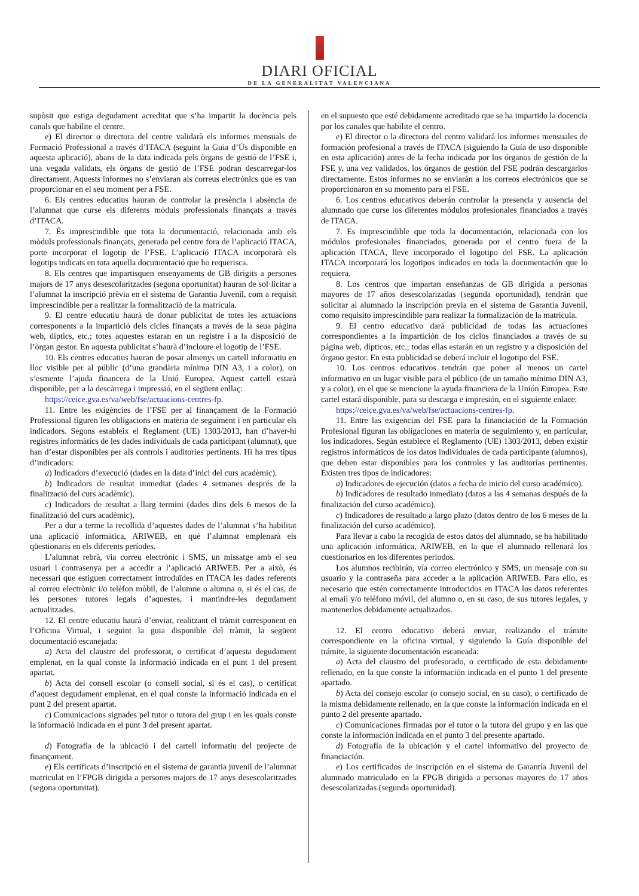DIARI OFICIAL
DE LA GENERALITAT VALENCIANA
supòsit que estiga degudament acreditat que s’ha impartit la docència pels canals que habilite el centre.
e) El director o directora del centre validarà els informes mensuals de Formació Professional a través d’ITACA (seguint la Guia d’Ús disponible en aquesta aplicació), abans de la data indicada pels òrgans de gestió de l’FSE i, una vegada validats, els òrgans de gestió de l’FSE podran descarregar-los directament. Aquests informes no s’enviaran als correus electrònics que es van proporcionar en el seu moment per a FSE.
6. Els centres educatius hauran de controlar la presència i absència de l’alumnat que curse els diferents mòduls professionals finançats a través d’ITACA.
7. És imprescindible que tota la documentació, relacionada amb els mòduls professionals finançats, generada pel centre fora de l’aplicació ITACA, porte incorporat el logotip de l’FSE. L’aplicació ITACA incorporarà els logotips indicats en tota aquella documentació que ho requerisca.
8. Els centres que impartisquen ensenyaments de GB dirigits a persones majors de 17 anys desescolaritzades (segona oportunitat) hauran de sol·licitar a l’alumnat la inscripció prèvia en el sistema de Garantia Juvenil, com a requisit imprescindible per a realitzar la formalització de la matrícula.
9. El centre educatiu haurà de donar publicitat de totes les actuacions corresponents a la impartició dels cicles finançats a través de la seua pàgina web, díptics, etc.; totes aquestes estaran en un registre i a la disposició de l’òrgan gestor. En aquesta publicitat s’haurà d’incloure el logotip de l’FSE.
10. Els centres educatius hauran de posar almenys un cartell informatiu en lloc visible per al públic (d’una grandària mínima DIN A3, i a color), on s’esmente l’ajuda financera de la Unió Europea. Aquest cartell estarà disponible, per a la descàrrega i impressió, en el següent enllaç:
https://ceice.gva.es/va/web/fse/actuacions-centres-fp.
11. Entre les exigències de l’FSE per al finançament de la Formació Professional figuren les obligacions en matèria de seguiment i en particular els indicadors. Segons estableix el Reglament (UE) 1303/2013, han d’haver-hi registres informàtics de les dades individuals de cada participant (alumnat), que han d’estar disponibles per als controls i auditories pertinents. Hi ha tres tipus d’indicadors:
a) Indicadors d’execució (dades en la data d’inici del curs acadèmic).
b) Indicadors de resultat immediat (dades 4 setmanes després de la finalització del curs acadèmic).
c) Indicadors de resultat a llarg termini (dades dins dels 6 mesos de la finalització del curs acadèmic).
Per a dur a terme la recollida d’aquestes dades de l’alumnat s’ha habilitat una aplicació informàtica, ARIWEB, en què l’alumnat emplenarà els qüestionaris en els diferents períodes.
L’alumnat rebrà, via correu electrònic i SMS, un missatge amb el seu usuari i contrasenya per a accedir a l’aplicació ARIWEB. Per a això, és necessari que estiguen correctament introduïdes en ITACA les dades referents al correu electrònic i/o telèfon mòbil, de l’alumne o alumna o, si és el cas, de les persones tutores legals d’aquestes, i mantindre-les degudament actualitzades.
12. El centre educatiu haurà d’enviar, realitzant el tràmit corresponent en l’Oficina Virtual, i seguint la guia disponible del tràmit, la següent documentació escanejada:
a) Acta del claustre del professorat, o certificat d’aquesta degudament emplenat, en la qual conste la informació indicada en el punt 1 del present apartat.
b) Acta del consell escolar (o consell social, si és el cas), o certificat d’aquest degudament emplenat, en el qual conste la informació indicada en el punt 2 del present apartat.
c) Comunicacions signades pel tutor o tutora del grup i en les quals conste la informació indicada en el punt 3 del present apartat.
d) Fotografia de la ubicació i del cartell informatiu del projecte de finançament.
e) Els certificats d’inscripció en el sistema de garantia juvenil de l’alumnat matriculat en l’FPGB dirigida a persones majors de 17 anys desescolaritzades (segona oportunitat).
en el supuesto que esté debidamente acreditado que se ha impartido la docencia por los canales que habilite el centro.
e) El director o la directora del centro validará los informes mensuales de formación profesional a través de ITACA (siguiendo la Guía de uso disponible en esta aplicación) antes de la fecha indicada por los órganos de gestión de la FSE y, una vez validados, los órganos de gestión del FSE podrán descargarlos directamente. Estos informes no se enviarán a los correos electrónicos que se proporcionaron en su momento para el FSE.
6. Los centros educativos deberán controlar la presencia y ausencia del alumnado que curse los diferentes módulos profesionales financiados a través de ITACA.
7. Es imprescindible que toda la documentación, relacionada con los módulos profesionales financiados, generada por el centro fuera de la aplicación ITACA, lleve incorporado el logotipo del FSE. La aplicación ITACA incorporará los logotipos indicados en toda la documentación que lo requiera.
8. Los centros que impartan enseñanzas de GB dirigida a personas mayores de 17 años desescolarizadas (segunda oportunidad), tendrán que solicitar al alumnado la inscripción previa en el sistema de Garantía Juvenil, como requisito imprescindible para realizar la formalización de la matricula.
9. El centro educativo dará publicidad de todas las actuaciones correspondientes a la impartición de los ciclos financiados a través de su página web, dípticos, etc.; todas ellas estarán en un registro y a disposición del órgano gestor. En esta publicidad se deberá incluir el logotipo del FSE.
10. Los centros educativos tendrán que poner al menos un cartel informativo en un lugar visible para el público (de un tamaño mínimo DIN A3, y a color), en el que se mencione la ayuda financiera de la Unión Europea. Este cartel estará disponible, para su descarga e impresión, en el siguiente enlace:
https://ceice.gva.es/va/web/fse/actuacions-centres-fp.
11. Entre las exigencias del FSE para la financiación de la Formación Profesional figuran las obligaciones en materia de seguimiento y, en particular, los indicadores. Según establece el Reglamento (UE) 1303/2013, deben existir registros informáticos de los datos individuales de cada participante (alumnos), que deben estar disponibles para los controles y las auditorías pertinentes. Existen tres tipos de indicadores:
a) Indicadores de ejecución (datos a fecha de inicio del curso académico).
b) Indicadores de resultado inmediato (datos a las 4 semanas después de la finalización del curso académico).
c) Indicadores de resultado a largo plazo (datos dentro de los 6 meses de la finalización del curso académico).
Para llevar a cabo la recogida de estos datos del alumnado, se ha habilitado una aplicación informática, ARIWEB, en la que el alumnado rellenará los cuestionarios en los diferentes periodos.
Los alumnos recibirán, vía correo electrónico y SMS, un mensaje con su usuario y la contraseña para acceder a la aplicación ARIWEB. Para ello, es necesario que estén correctamente introducidos en ITACA los datos referentes al email y/o teléfono móvil, del alumno o, en su caso, de sus tutores legales, y mantenerlos debidamente actualizados.
12. El centro educativo deberá enviar, realizando el trámite correspondiente en la oficina virtual, y siguiendo la Guía disponible del trámite, la siguiente documentación escaneada:
a) Acta del claustro del profesorado, o certificado de esta debidamente rellenado, en la que conste la información indicada en el punto 1 del presente apartado.
b) Acta del consejo escolar (o consejo social, en su caso), o certificado de la misma debidamente rellenado, en la que conste la información indicada en el punto 2 del presente apartado.
c) Comunicaciones firmadas por el tutor o la tutora del grupo y en las que conste la información indicada en el punto 3 del presente apartado.
d) Fotografía de la ubicación y el cartel informativo del proyecto de financiación.
e) Los certificados de inscripción en el sistema de Garantía Juvenil del alumnado matriculado en la FPGB dirigida a personas mayores de 17 años desescolarizadas (segunda oportunidad).